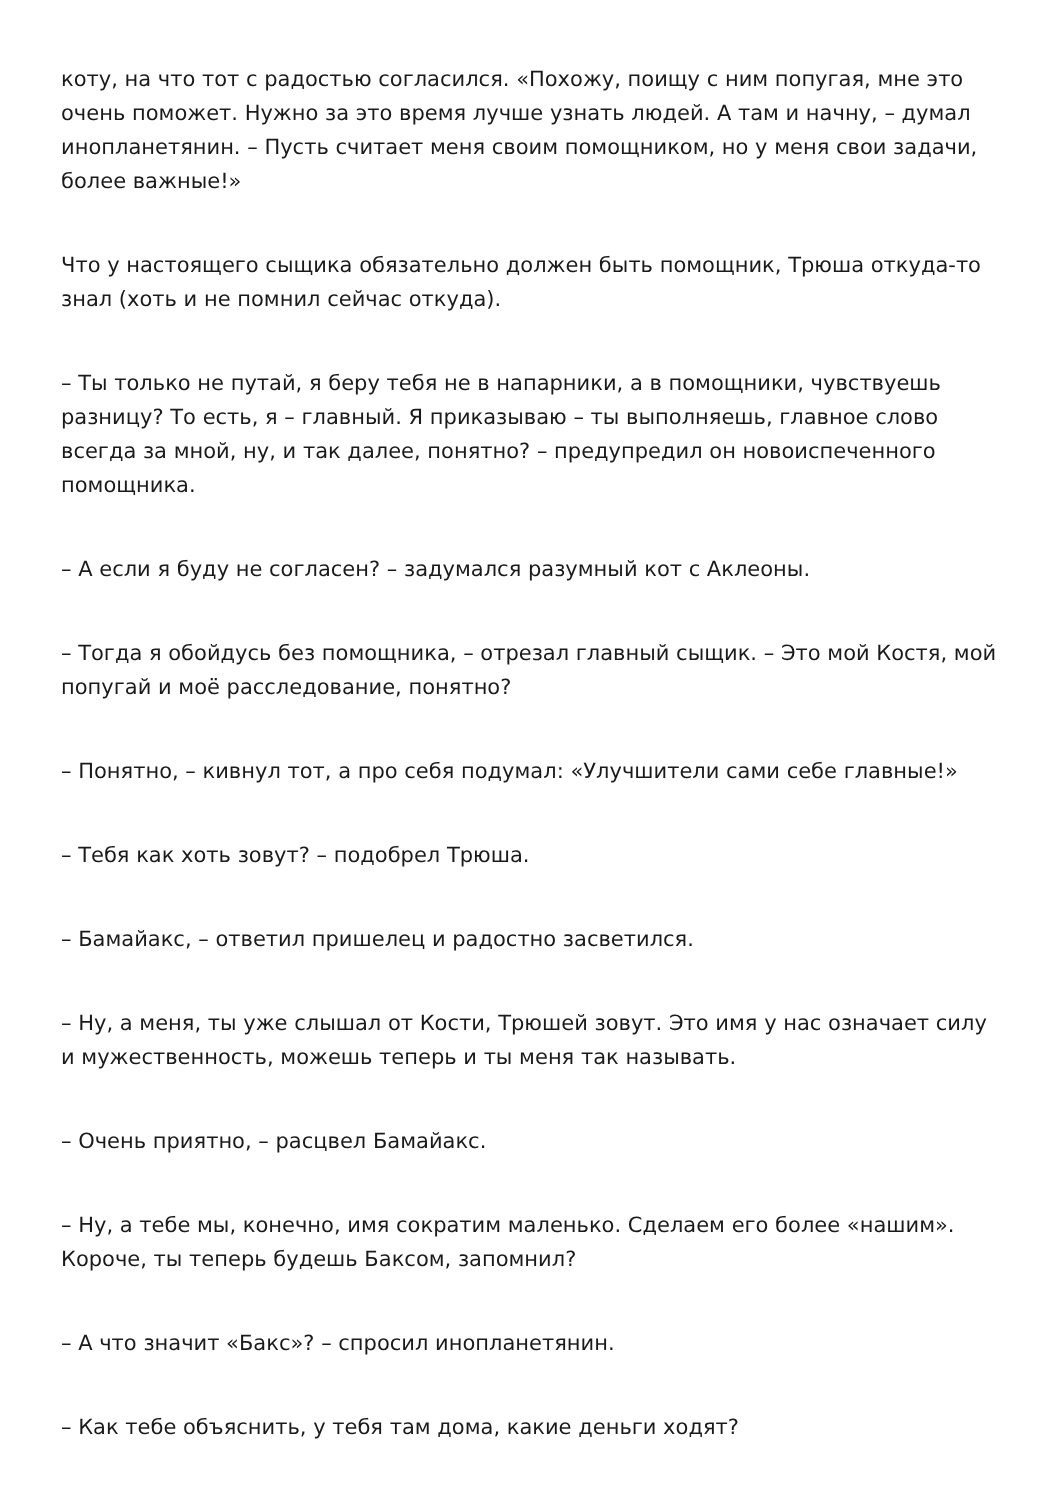коту, на что тот с радостью согласился. «Похожу, поищу с ним попугая, мне это очень поможет. Нужно за это время лучше узнать людей. А там и начну, – думал инопланетянин. – Пусть считает меня своим помощником, но у меня свои задачи, более важные!»
Что у настоящего сыщика обязательно должен быть помощник, Трюша откуда-то знал (хоть и не помнил сейчас откуда).
– Ты только не путай, я беру тебя не в напарники, а в помощники, чувствуешь разницу? То есть, я – главный. Я приказываю – ты выполняешь, главное слово всегда за мной, ну, и так далее, понятно? – предупредил он новоиспеченного помощника.
– А если я буду не согласен? – задумался разумный кот с Аклеоны.
– Тогда я обойдусь без помощника, – отрезал главный сыщик. – Это мой Костя, мой попугай и моё расследование, понятно?
– Понятно, – кивнул тот, а про себя подумал: «Улучшители сами себе главные!»
– Тебя как хоть зовут? – подобрел Трюша.
– Бамайакс, – ответил пришелец и радостно засветился.
– Ну, а меня, ты уже слышал от Кости, Трюшей зовут. Это имя у нас означает силу и мужественность, можешь теперь и ты меня так называть.
– Очень приятно, – расцвел Бамайакс.
– Ну, а тебе мы, конечно, имя сократим маленько. Сделаем его более «нашим». Короче, ты теперь будешь Баксом, запомнил?
– А что значит «Бакс»? – спросил инопланетянин.
– Как тебе объяснить, у тебя там дома, какие деньги ходят?